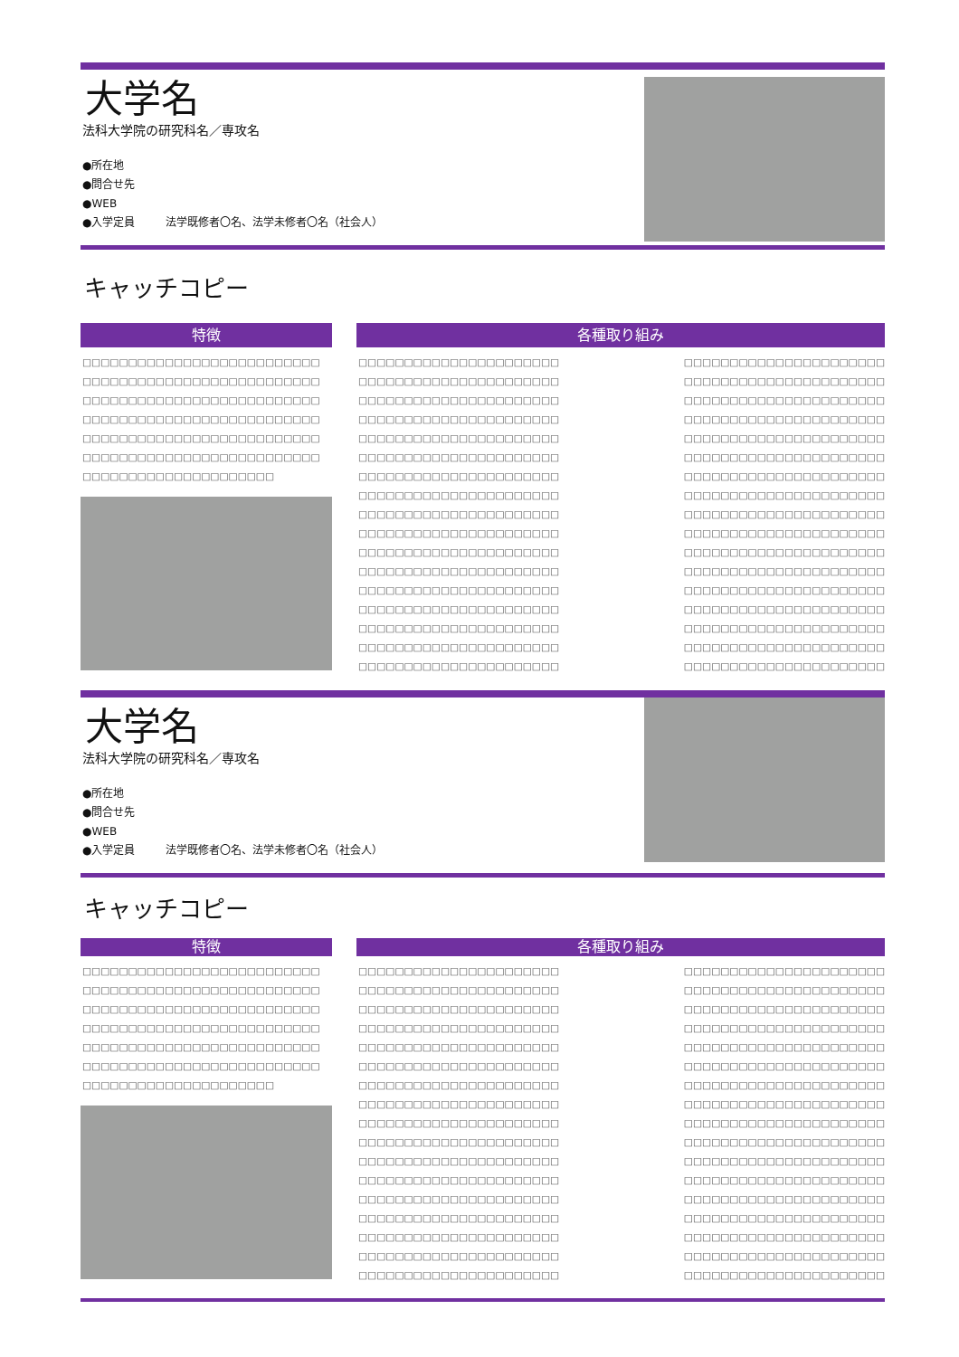大学名
法科大学院の研究科名／専攻名
●所在地
●問合せ先
●WEB
●入学定員 法学既修者〇名、法学未修者〇名（社会人）
キャッチコピー
特徴
□□□□□□□□□□□□□□□□□□□□□□□□□□
□□□□□□□□□□□□□□□□□□□□□□□□□□
□□□□□□□□□□□□□□□□□□□□□□□□□□
□□□□□□□□□□□□□□□□□□□□□□□□□□
□□□□□□□□□□□□□□□□□□□□□□□□□□
□□□□□□□□□□□□□□□□□□□□□□□□□□
□□□□□□□□□□□□□□□□□□□□□
各種取り組み
□□□□□□□□□□□□□□□□□□□□□□
□□□□□□□□□□□□□□□□□□□□□□
□□□□□□□□□□□□□□□□□□□□□□
□□□□□□□□□□□□□□□□□□□□□□
□□□□□□□□□□□□□□□□□□□□□□
□□□□□□□□□□□□□□□□□□□□□□
□□□□□□□□□□□□□□□□□□□□□□
□□□□□□□□□□□□□□□□□□□□□□
□□□□□□□□□□□□□□□□□□□□□□
□□□□□□□□□□□□□□□□□□□□□□
□□□□□□□□□□□□□□□□□□□□□□
□□□□□□□□□□□□□□□□□□□□□□
□□□□□□□□□□□□□□□□□□□□□□
□□□□□□□□□□□□□□□□□□□□□□
□□□□□□□□□□□□□□□□□□□□□□
□□□□□□□□□□□□□□□□□□□□□□
□□□□□□□□□□□□□□□□□□□□□□
□□□□□□□□□□□□□□□□□□□□□□
□□□□□□□□□□□□□□□□□□□□□□
□□□□□□□□□□□□□□□□□□□□□□
□□□□□□□□□□□□□□□□□□□□□□
□□□□□□□□□□□□□□□□□□□□□□
□□□□□□□□□□□□□□□□□□□□□□
□□□□□□□□□□□□□□□□□□□□□□
□□□□□□□□□□□□□□□□□□□□□□
□□□□□□□□□□□□□□□□□□□□□□
□□□□□□□□□□□□□□□□□□□□□□
□□□□□□□□□□□□□□□□□□□□□□
□□□□□□□□□□□□□□□□□□□□□□
□□□□□□□□□□□□□□□□□□□□□□
□□□□□□□□□□□□□□□□□□□□□□
□□□□□□□□□□□□□□□□□□□□□□
□□□□□□□□□□□□□□□□□□□□□□
□□□□□□□□□□□□□□□□□□□□□□
大学名
法科大学院の研究科名／専攻名
●所在地
●問合せ先
●WEB
●入学定員 法学既修者〇名、法学未修者〇名（社会人）
キャッチコピー
特徴
□□□□□□□□□□□□□□□□□□□□□□□□□□
□□□□□□□□□□□□□□□□□□□□□□□□□□
□□□□□□□□□□□□□□□□□□□□□□□□□□
□□□□□□□□□□□□□□□□□□□□□□□□□□
□□□□□□□□□□□□□□□□□□□□□□□□□□
□□□□□□□□□□□□□□□□□□□□□□□□□□
□□□□□□□□□□□□□□□□□□□□□
各種取り組み
□□□□□□□□□□□□□□□□□□□□□□
□□□□□□□□□□□□□□□□□□□□□□
□□□□□□□□□□□□□□□□□□□□□□
□□□□□□□□□□□□□□□□□□□□□□
□□□□□□□□□□□□□□□□□□□□□□
□□□□□□□□□□□□□□□□□□□□□□
□□□□□□□□□□□□□□□□□□□□□□
□□□□□□□□□□□□□□□□□□□□□□
□□□□□□□□□□□□□□□□□□□□□□
□□□□□□□□□□□□□□□□□□□□□□
□□□□□□□□□□□□□□□□□□□□□□
□□□□□□□□□□□□□□□□□□□□□□
□□□□□□□□□□□□□□□□□□□□□□
□□□□□□□□□□□□□□□□□□□□□□
□□□□□□□□□□□□□□□□□□□□□□
□□□□□□□□□□□□□□□□□□□□□□
□□□□□□□□□□□□□□□□□□□□□□
□□□□□□□□□□□□□□□□□□□□□□
□□□□□□□□□□□□□□□□□□□□□□
□□□□□□□□□□□□□□□□□□□□□□
□□□□□□□□□□□□□□□□□□□□□□
□□□□□□□□□□□□□□□□□□□□□□
□□□□□□□□□□□□□□□□□□□□□□
□□□□□□□□□□□□□□□□□□□□□□
□□□□□□□□□□□□□□□□□□□□□□
□□□□□□□□□□□□□□□□□□□□□□
□□□□□□□□□□□□□□□□□□□□□□
□□□□□□□□□□□□□□□□□□□□□□
□□□□□□□□□□□□□□□□□□□□□□
□□□□□□□□□□□□□□□□□□□□□□
□□□□□□□□□□□□□□□□□□□□□□
□□□□□□□□□□□□□□□□□□□□□□
□□□□□□□□□□□□□□□□□□□□□□
□□□□□□□□□□□□□□□□□□□□□□